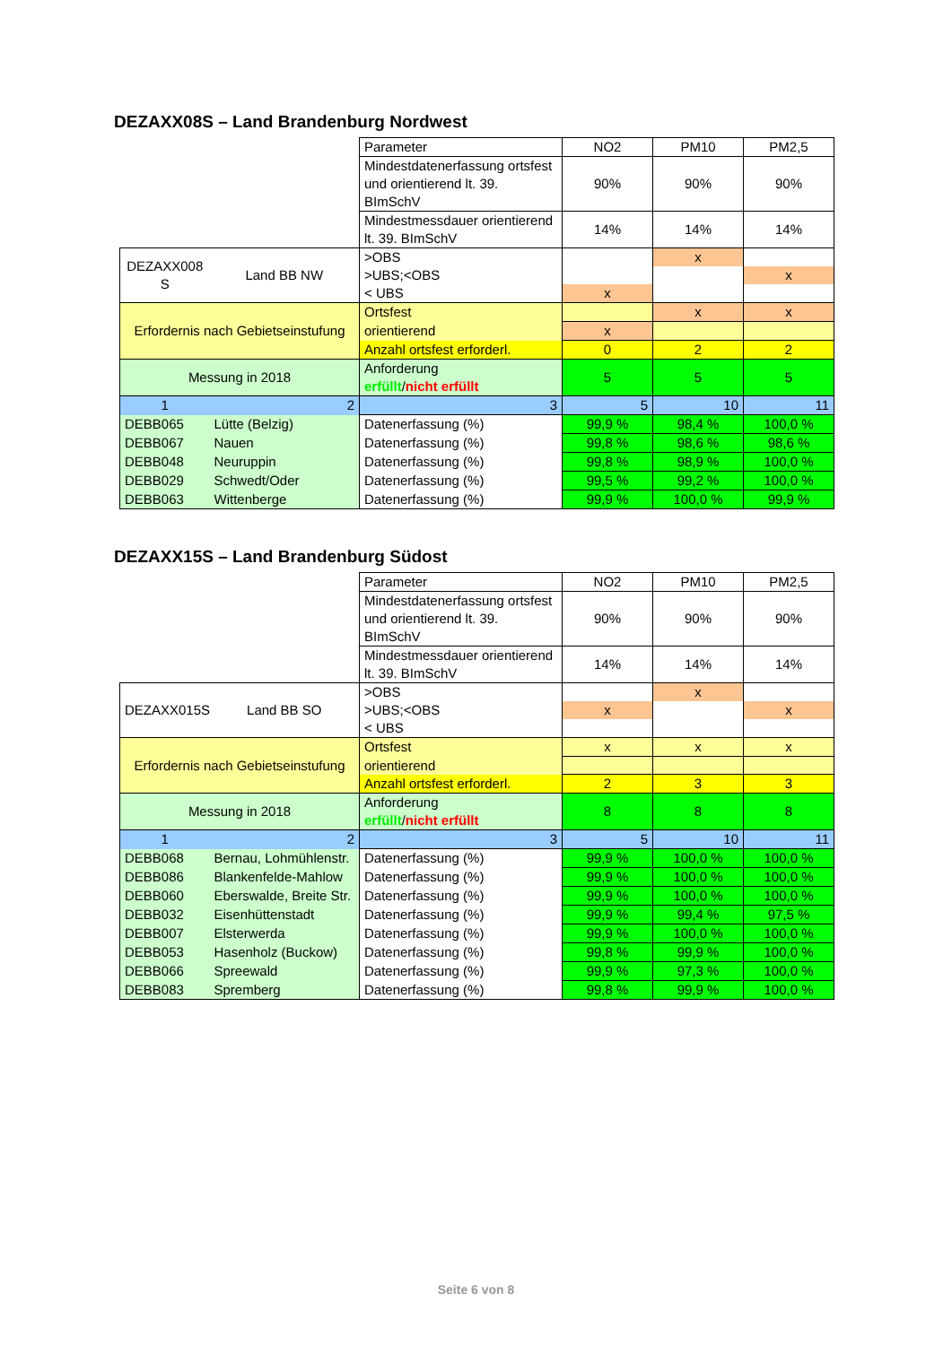DEZAXX08S – Land Brandenburg Nordwest
| | | Parameter | NO2 | PM10 | PM2,5 |
| | | Mindestdatenerfassung ortsfest und orientierend lt. 39. BImSchV | 90% | 90% | 90% |
| | | Mindestmessdauer orientierend lt. 39. BImSchV | 14% | 14% | 14% |
| DEZAXX008 S | Land BB NW | >OBS | | x | |
| | | >UBS;<OBS | | | x |
| | | < UBS | x | | |
| Erfordernis nach Gebietseinstufung | | Ortsfest | | x | x |
| | | orientierend | x | | |
| | | Anzahl ortsfest erforderl. | 0 | 2 | 2 |
| Messung in 2018 | | Anforderung erfüllt / nicht erfüllt | 5 | 5 | 5 |
| 1 | 2 | 3 | 5 | 10 | 11 |
| DEBB065 | Lütte (Belzig) | Datenerfassung (%) | 99,9 % | 98,4 % | 100,0 % |
| DEBB067 | Nauen | Datenerfassung (%) | 99,8 % | 98,6 % | 98,6 % |
| DEBB048 | Neuruppin | Datenerfassung (%) | 99,8 % | 98,9 % | 100,0 % |
| DEBB029 | Schwedt/Oder | Datenerfassung (%) | 99,5 % | 99,2 % | 100,0 % |
| DEBB063 | Wittenberge | Datenerfassung (%) | 99,9 % | 100,0 % | 99,9 % |
DEZAXX15S – Land Brandenburg Südost
| | | Parameter | NO2 | PM10 | PM2,5 |
| | | Mindestdatenerfassung ortsfest und orientierend lt. 39. BImSchV | 90% | 90% | 90% |
| | | Mindestmessdauer orientierend lt. 39. BImSchV | 14% | 14% | 14% |
| DEZAXX015S | Land BB SO | >OBS | | x | |
| | | >UBS;<OBS | x | | x |
| | | < UBS | | | |
| Erfordernis nach Gebietseinstufung | | Ortsfest | x | x | x |
| | | orientierend | | | |
| | | Anzahl ortsfest erforderl. | 2 | 3 | 3 |
| Messung in 2018 | | Anforderung erfüllt / nicht erfüllt | 8 | 8 | 8 |
| 1 | 2 | 3 | 5 | 10 | 11 |
| DEBB068 | Bernau, Lohmühlenstr. | Datenerfassung (%) | 99,9 % | 100,0 % | 100,0 % |
| DEBB086 | Blankenfelde-Mahlow | Datenerfassung (%) | 99,9 % | 100,0 % | 100,0 % |
| DEBB060 | Eberswalde, Breite Str. | Datenerfassung (%) | 99,9 % | 100,0 % | 100,0 % |
| DEBB032 | Eisenhüttenstadt | Datenerfassung (%) | 99,9 % | 99,4 % | 97,5 % |
| DEBB007 | Elsterwerda | Datenerfassung (%) | 99,9 % | 100,0 % | 100,0 % |
| DEBB053 | Hasenholz (Buckow) | Datenerfassung (%) | 99,8 % | 99,9 % | 100,0 % |
| DEBB066 | Spreewald | Datenerfassung (%) | 99,9 % | 97,3 % | 100,0 % |
| DEBB083 | Spremberg | Datenerfassung (%) | 99,8 % | 99,9 % | 100,0 % |
Seite 6 von 8